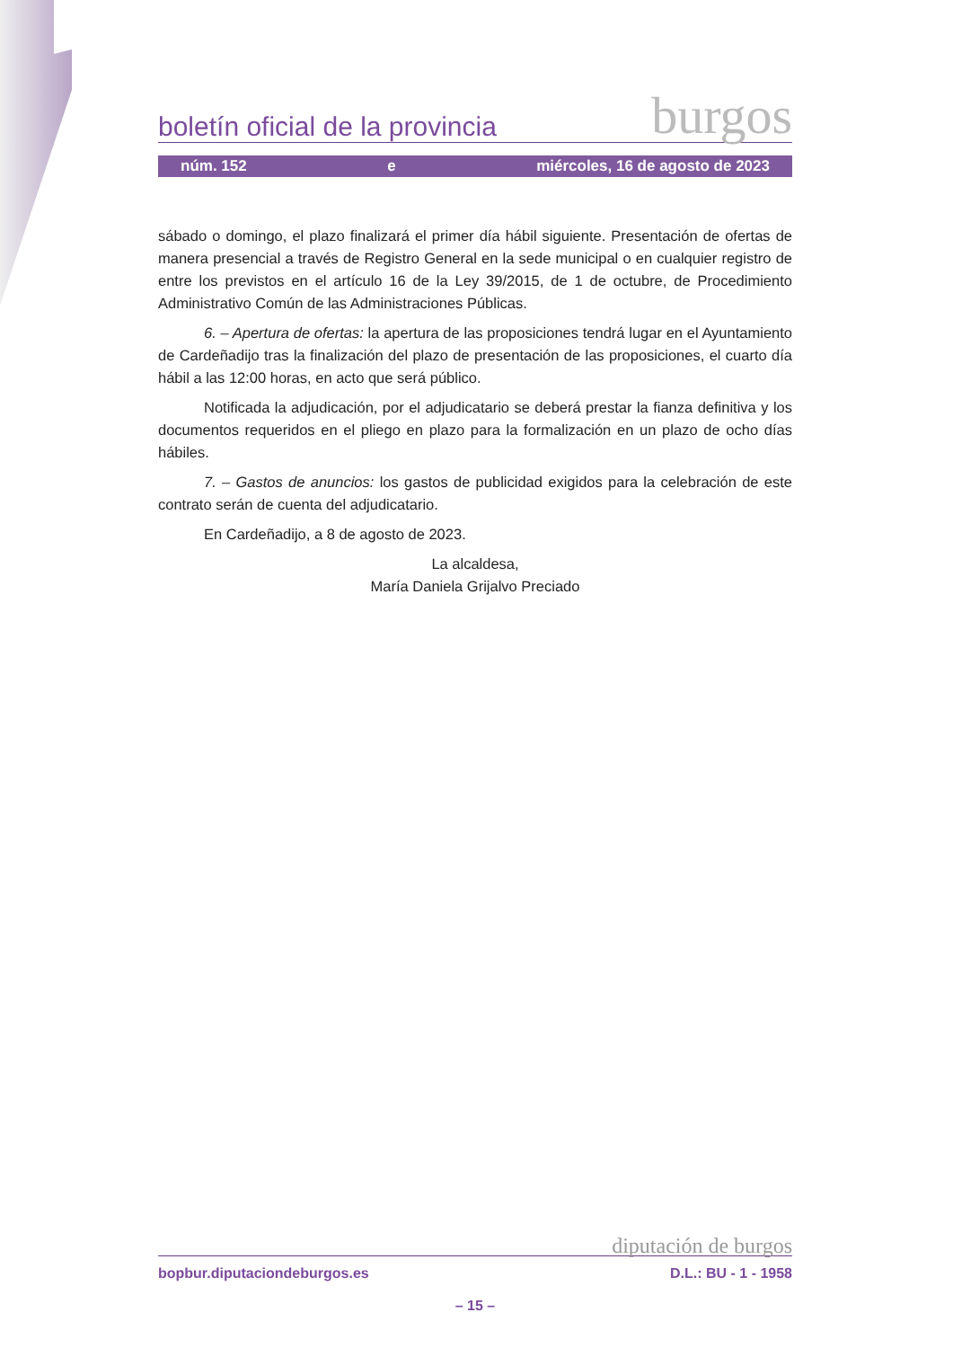boletín oficial de la provincia burgos
núm. 152 e miércoles, 16 de agosto de 2023
sábado o domingo, el plazo finalizará el primer día hábil siguiente. Presentación de ofertas de manera presencial a través de Registro General en la sede municipal o en cualquier registro de entre los previstos en el artículo 16 de la Ley 39/2015, de 1 de octubre, de Procedimiento Administrativo Común de las Administraciones Públicas.
6. – Apertura de ofertas: la apertura de las proposiciones tendrá lugar en el Ayuntamiento de Cardeñadijo tras la finalización del plazo de presentación de las proposiciones, el cuarto día hábil a las 12:00 horas, en acto que será público.
Notificada la adjudicación, por el adjudicatario se deberá prestar la fianza definitiva y los documentos requeridos en el pliego en plazo para la formalización en un plazo de ocho días hábiles.
7. – Gastos de anuncios: los gastos de publicidad exigidos para la celebración de este contrato serán de cuenta del adjudicatario.
En Cardeñadijo, a 8 de agosto de 2023.
La alcaldesa,
María Daniela Grijalvo Preciado
diputación de burgos
bopbur.diputaciondeburgos.es D.L.: BU - 1 - 1958
– 15 –